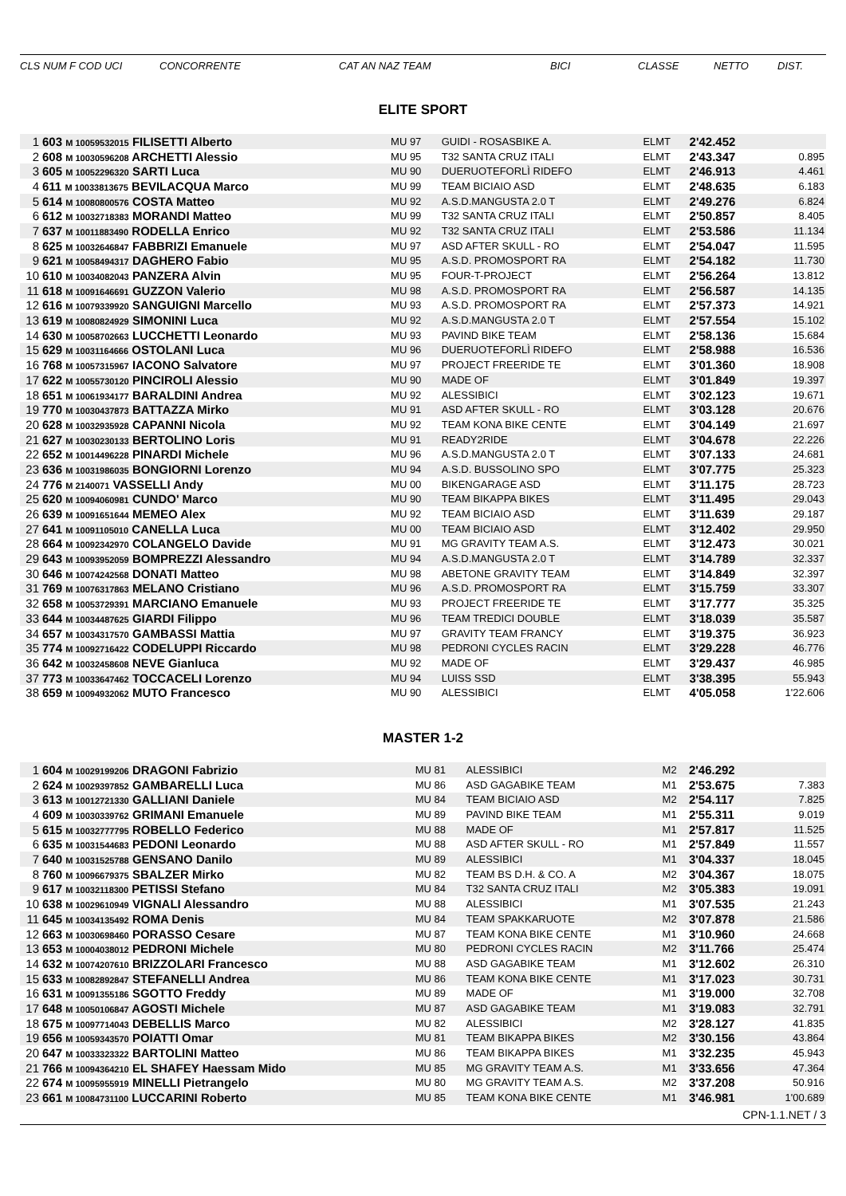CLS NUM F COD UCI CONCORRENTE CAT AN NAZ TEAM BICI CLASSE NETTO DIST.
ELITE SPORT
| 1 | 603 M 10059532015 FILISETTI Alberto | MU 97 | GUIDI - ROSASBIKE A. | ELMT | 2'42.452 | |
| 2 | 608 M 10030596208 ARCHETTI Alessio | MU 95 | T32 SANTA CRUZ ITALI | ELMT | 2'43.347 | 0.895 |
| 3 | 605 M 10052296320 SARTI Luca | MU 90 | DUERUOTEFORLÌ RIDEFO | ELMT | 2'46.913 | 4.461 |
| 4 | 611 M 10033813675 BEVILACQUA Marco | MU 99 | TEAM BICIAIO ASD | ELMT | 2'48.635 | 6.183 |
| 5 | 614 M 10080800576 COSTA Matteo | MU 92 | A.S.D.MANGUSTA 2.0 T | ELMT | 2'49.276 | 6.824 |
| 6 | 612 M 10032718383 MORANDI Matteo | MU 99 | T32 SANTA CRUZ ITALI | ELMT | 2'50.857 | 8.405 |
| 7 | 637 M 10011883490 RODELLA Enrico | MU 92 | T32 SANTA CRUZ ITALI | ELMT | 2'53.586 | 11.134 |
| 8 | 625 M 10032646847 FABBRIZI Emanuele | MU 97 | ASD AFTER SKULL - RO | ELMT | 2'54.047 | 11.595 |
| 9 | 621 M 10058494317 DAGHERO Fabio | MU 95 | A.S.D. PROMOSPORT RA | ELMT | 2'54.182 | 11.730 |
| 10 | 610 M 10034082043 PANZERA Alvin | MU 95 | FOUR-T-PROJECT | ELMT | 2'56.264 | 13.812 |
| 11 | 618 M 10091646691 GUZZON Valerio | MU 98 | A.S.D. PROMOSPORT RA | ELMT | 2'56.587 | 14.135 |
| 12 | 616 M 10079339920 SANGUIGNI Marcello | MU 93 | A.S.D. PROMOSPORT RA | ELMT | 2'57.373 | 14.921 |
| 13 | 619 M 10080824929 SIMONINI Luca | MU 92 | A.S.D.MANGUSTA 2.0 T | ELMT | 2'57.554 | 15.102 |
| 14 | 630 M 10058702663 LUCCHETTI Leonardo | MU 93 | PAVIND BIKE TEAM | ELMT | 2'58.136 | 15.684 |
| 15 | 629 M 10031164666 OSTOLANI Luca | MU 96 | DUERUOTEFORLÌ RIDEFO | ELMT | 2'58.988 | 16.536 |
| 16 | 768 M 10057315967 IACONO Salvatore | MU 97 | PROJECT FREERIDE TE | ELMT | 3'01.360 | 18.908 |
| 17 | 622 M 10055730120 PINCIROLI Alessio | MU 90 | MADE OF | ELMT | 3'01.849 | 19.397 |
| 18 | 651 M 10061934177 BARALDINI Andrea | MU 92 | ALESSIBICI | ELMT | 3'02.123 | 19.671 |
| 19 | 770 M 10030437873 BATTAZZA Mirko | MU 91 | ASD AFTER SKULL - RO | ELMT | 3'03.128 | 20.676 |
| 20 | 628 M 10032935928 CAPANNI Nicola | MU 92 | TEAM KONA BIKE CENTE | ELMT | 3'04.149 | 21.697 |
| 21 | 627 M 10030230133 BERTOLINO Loris | MU 91 | READY2RIDE | ELMT | 3'04.678 | 22.226 |
| 22 | 652 M 10014496228 PINARDI Michele | MU 96 | A.S.D.MANGUSTA 2.0 T | ELMT | 3'07.133 | 24.681 |
| 23 | 636 M 10031986035 BONGIORNI Lorenzo | MU 94 | A.S.D. BUSSOLINO SPO | ELMT | 3'07.775 | 25.323 |
| 24 | 776 M 2140071 VASSELLI Andy | MU 00 | BIKENGARAGE ASD | ELMT | 3'11.175 | 28.723 |
| 25 | 620 M 10094060981 CUNDO' Marco | MU 90 | TEAM BIKAPPA BIKES | ELMT | 3'11.495 | 29.043 |
| 26 | 639 M 10091651644 MEMEO Alex | MU 92 | TEAM BICIAIO ASD | ELMT | 3'11.639 | 29.187 |
| 27 | 641 M 10091105010 CANELLA Luca | MU 00 | TEAM BICIAIO ASD | ELMT | 3'12.402 | 29.950 |
| 28 | 664 M 10092342970 COLANGELO Davide | MU 91 | MG GRAVITY TEAM A.S. | ELMT | 3'12.473 | 30.021 |
| 29 | 643 M 10093952059 BOMPREZZI Alessandro | MU 94 | A.S.D.MANGUSTA 2.0 T | ELMT | 3'14.789 | 32.337 |
| 30 | 646 M 10074242568 DONATI Matteo | MU 98 | ABETONE GRAVITY TEAM | ELMT | 3'14.849 | 32.397 |
| 31 | 769 M 10076317863 MELANO Cristiano | MU 96 | A.S.D. PROMOSPORT RA | ELMT | 3'15.759 | 33.307 |
| 32 | 658 M 10053729391 MARCIANO Emanuele | MU 93 | PROJECT FREERIDE TE | ELMT | 3'17.777 | 35.325 |
| 33 | 644 M 10034487625 GIARDI Filippo | MU 96 | TEAM TREDICI DOUBLE | ELMT | 3'18.039 | 35.587 |
| 34 | 657 M 10034317570 GAMBASSI Mattia | MU 97 | GRAVITY TEAM FRANCY | ELMT | 3'19.375 | 36.923 |
| 35 | 774 M 10092716422 CODELUPPI Riccardo | MU 98 | PEDRONI CYCLES RACIN | ELMT | 3'29.228 | 46.776 |
| 36 | 642 M 10032458608 NEVE Gianluca | MU 92 | MADE OF | ELMT | 3'29.437 | 46.985 |
| 37 | 773 M 10033647462 TOCCACELI Lorenzo | MU 94 | LUISS SSD | ELMT | 3'38.395 | 55.943 |
| 38 | 659 M 10094932062 MUTO Francesco | MU 90 | ALESSIBICI | ELMT | 4'05.058 | 1'22.606 |
MASTER 1-2
| 1 | 604 M 10029199206 DRAGONI Fabrizio | MU 81 | ALESSIBICI | M2 | 2'46.292 | |
| 2 | 624 M 10029397852 GAMBARELLI Luca | MU 86 | ASD GAGABIKE TEAM | M1 | 2'53.675 | 7.383 |
| 3 | 613 M 10012721330 GALLIANI Daniele | MU 84 | TEAM BICIAIO ASD | M2 | 2'54.117 | 7.825 |
| 4 | 609 M 10030339762 GRIMANI Emanuele | MU 89 | PAVIND BIKE TEAM | M1 | 2'55.311 | 9.019 |
| 5 | 615 M 10032777795 ROBELLO Federico | MU 88 | MADE OF | M1 | 2'57.817 | 11.525 |
| 6 | 635 M 10031544683 PEDONI Leonardo | MU 88 | ASD AFTER SKULL - RO | M1 | 2'57.849 | 11.557 |
| 7 | 640 M 10031525788 GENSANO Danilo | MU 89 | ALESSIBICI | M1 | 3'04.337 | 18.045 |
| 8 | 760 M 10096679375 SBALZER Mirko | MU 82 | TEAM BS D.H. & CO. A | M2 | 3'04.367 | 18.075 |
| 9 | 617 M 10032118300 PETISSI Stefano | MU 84 | T32 SANTA CRUZ ITALI | M2 | 3'05.383 | 19.091 |
| 10 | 638 M 10029610949 VIGNALI Alessandro | MU 88 | ALESSIBICI | M1 | 3'07.535 | 21.243 |
| 11 | 645 M 10034135492 ROMA Denis | MU 84 | TEAM SPAKKARUOTE | M2 | 3'07.878 | 21.586 |
| 12 | 663 M 10030698460 PORASSO Cesare | MU 87 | TEAM KONA BIKE CENTE | M1 | 3'10.960 | 24.668 |
| 13 | 653 M 10004038012 PEDRONI Michele | MU 80 | PEDRONI CYCLES RACIN | M2 | 3'11.766 | 25.474 |
| 14 | 632 M 10074207610 BRIZZOLARI Francesco | MU 88 | ASD GAGABIKE TEAM | M1 | 3'12.602 | 26.310 |
| 15 | 633 M 10082892847 STEFANELLI Andrea | MU 86 | TEAM KONA BIKE CENTE | M1 | 3'17.023 | 30.731 |
| 16 | 631 M 10091355186 SGOTTO Freddy | MU 89 | MADE OF | M1 | 3'19.000 | 32.708 |
| 17 | 648 M 10050106847 AGOSTI Michele | MU 87 | ASD GAGABIKE TEAM | M1 | 3'19.083 | 32.791 |
| 18 | 675 M 10097714043 DEBELLIS Marco | MU 82 | ALESSIBICI | M2 | 3'28.127 | 41.835 |
| 19 | 656 M 10059343570 POIATTI Omar | MU 81 | TEAM BIKAPPA BIKES | M2 | 3'30.156 | 43.864 |
| 20 | 647 M 10033323322 BARTOLINI Matteo | MU 86 | TEAM BIKAPPA BIKES | M1 | 3'32.235 | 45.943 |
| 21 | 766 M 10094364210 EL SHAFEY Haessam Mido | MU 85 | MG GRAVITY TEAM A.S. | M1 | 3'33.656 | 47.364 |
| 22 | 674 M 10095955919 MINELLI Pietrangelo | MU 80 | MG GRAVITY TEAM A.S. | M2 | 3'37.208 | 50.916 |
| 23 | 661 M 10084731100 LUCCARINI Roberto | MU 85 | TEAM KONA BIKE CENTE | M1 | 3'46.981 | 1'00.689 |
CPN-1.1.NET / 3